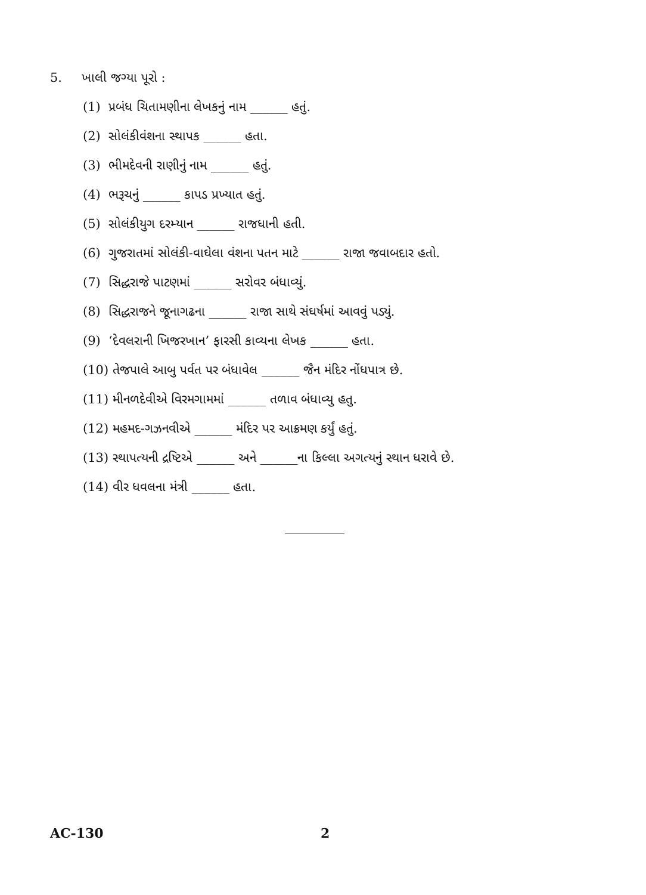5. ખાલી જગ્યા પૂરો :
(1) પ્રબંધ ચિતામણીના લેખકનું નામ ______ હતું.
(2) સોલંકીવંશના સ્થાપક ______ હતા.
(3) ભીમદેવની રાણીનું નામ ______ હતું.
(4) ભરૂચનું ______ કાપડ પ્રખ્યાત હતું.
(5) સોલંકીયુગ દરમ્યાન ______ રાજધાની હતી.
(6) ગુજરાતમાં સોલંકી-વાઘેલા વંશના પતન માટે ______ રાજા જવાબદાર હતો.
(7) સિદ્ધરાજે પાટણમાં ______ સરોવર બંધાવ્યું.
(8) સિદ્ધરાજને જૂનાગઢના ______ રાજા સાથે સંઘર્ષમાં આવવું પડ્યું.
(9) ‘દેવલરાની ખિજરખાન’ ફારસી કાવ્યના લેખક ______ હતા.
(10) તેજપાલે આબુ પર્વત પર બંધાવેલ ______ જૈન મંદિર નોંધપાત્ર છે.
(11) મીનળદેવીએ વિરમગામમાં ______ તળાવ બંધાવ્યુ હતુ.
(12) મહમદ-ગઝનવીએ ______ મંદિર પર આક્રમણ કર્યું હતું.
(13) સ્થાપત્યની દ્રષ્ટિએ ______ અને ______ના કિલ્લા અગત્યનું સ્થાન ધરાવે છે.
(14) વીર ધવલના મંત્રી ______ હતા.
AC-130 2